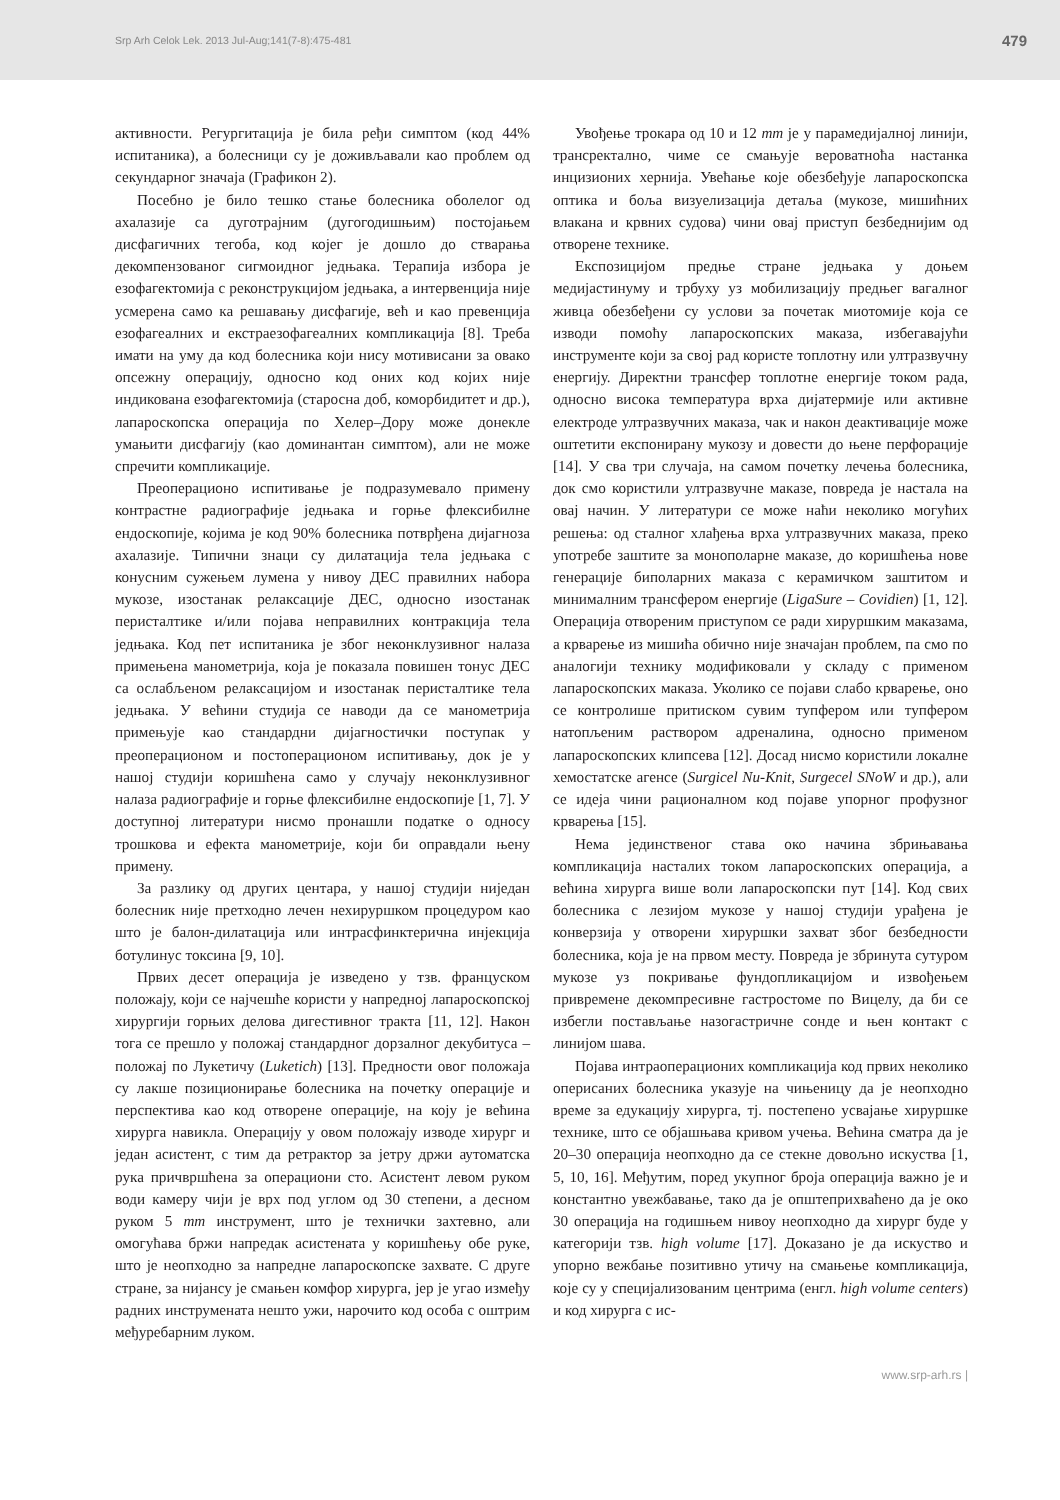Srp Arh Celok Lek. 2013 Jul-Aug;141(7-8):475-481 479
активности. Регургитација је била ређи симптом (код 44% испитаника), а болесници су је доживљавали као проблем од секундарног значаја (Графикон 2).
Посебно је било тешко стање болесника оболелог од ахалазије са дуготрајним (дугогодишњим) постојањем дисфагичних тегоба, код којег је дошло до стварања декомпензованог сигмоидног једњака. Терапија избора је езофагектомија с реконструкцијом једњака, а интервенција није усмерена само ка решавању дисфагије, већ и као превенција езофагеалних и екстраезофагеалних компликација [8]. Треба имати на уму да код болесника који нису мотивисани за овако опсежну операцију, односно код оних код којих није индикована езофагектомија (старосна доб, коморбидитет и др.), лапароскопска операција по Хелер–Дору може донекле умањити дисфагију (као доминантан симптом), али не може спречити компликације.
Преоперационо испитивање је подразумевало примену контрастне радиографије једњака и горње флексибилне ендоскопије, којима је код 90% болесника потврђена дијагноза ахалазије. Типични знаци су дилатација тела једњака с конусним сужењем лумена у нивоу ДЕС правилних набора мукозе, изостанак релаксације ДЕС, односно изостанак перисталтике и/или појава неправилних контракција тела једњака. Код пет испитаника је због неконклузивног налаза примењена манометрија, која је показала повишен тонус ДЕС са ослабљеном релаксацијом и изостанак перисталтике тела једњака. У већини студија се наводи да се манометрија примењује као стандардни дијагностички поступак у преоперационом и постоперационом испитивању, док је у нашој студији коришћена само у случају неконклузивног налаза радиографије и горње флексибилне ендоскопије [1, 7]. У доступној литератури нисмо пронашли податке о односу трошкова и ефекта манометрије, који би оправдали њену примену.
За разлику од других центара, у нашој студији ниједан болесник није претходно лечен нехируршком процедуром као што је балон-дилатација или интрасфинктерична инјекција ботулинус токсина [9, 10].
Првих десет операција је изведено у тзв. француском положају, који се најчешће користи у напредној лапароскопској хирургији горњих делова дигестивног тракта [11, 12]. Након тога се прешло у положај стандардног дорзалног декубитуса – положај по Лукетичу (Luketich) [13]. Предности овог положаја су лакше позиционирање болесника на почетку операције и перспектива као код отворене операције, на коју је већина хирурга навикла. Операцију у овом положају изводе хирург и један асистент, с тим да ретрактор за јетру држи аутоматска рука причвршћена за операциони сто. Асистент левом руком води камеру чији је врх под углом од 30 степени, а десном руком 5 mm инструмент, што је технички захтевно, али омогућава бржи напредак асистената у коришћењу обе руке, што је неопходно за напредне лапароскопске захвате. С друге стране, за нијансу је смањен комфор хирурга, јер је угао између радних инструмената нешто ужи, нарочито код особа с оштрим међуребарним луком.
Увођење трокара од 10 и 12 mm је у парамедијалној линији, трансректално, чиме се смањује вероватноћа настанка инцизионих хернија. Увећање које обезбеђује лапароскопска оптика и боља визуелизација детаља (мукозе, мишићних влакана и крвних судова) чини овај приступ безбеднијим од отворене технике.
Експозицијом предње стране једњака у доњем медијастинуму и трбуху уз мобилизацију предњег вагалног живца обезбеђени су услови за почетак миотомије која се изводи помоћу лапароскопских маказа, избегавајући инструменте који за свој рад користе топлотну или ултразвучну енергију. Директни трансфер топлотне енергије током рада, односно висока температура врха дијатермије или активне електроде ултразвучних маказа, чак и након деактивације може оштетити експонирану мукозу и довести до њене перфорације [14]. У сва три случаја, на самом почетку лечења болесника, док смо користили ултразвучне маказе, повреда је настала на овај начин. У литератури се може наћи неколико могућих решења: од сталног хлађења врха ултразвучних маказа, преко употребе заштите за монополарне маказе, до коришћења нове генерације биполарних маказа с керамичком заштитом и минималним трансфером енергије (LigaSure – Covidien) [1, 12]. Операција отвореним приступом се ради хируршким маказама, а крварење из мишића обично није значајан проблем, па смо по аналогији технику модификовали у складу с применом лапароскопских маказа. Уколико се појави слабо крварење, оно се контролише притиском сувим тупфером или тупфером натопљеним раствором адреналина, односно применом лапароскопских клипсева [12]. Досад нисмо користили локалне хемостатске агенсе (Surgicel Nu-Knit, Surgecel SNoW и др.), али се идеја чини рационалном код појаве упорног профузног крварења [15].
Нема јединственог става око начина збрињавања компликација насталих током лапароскопских операција, а већина хирурга више воли лапароскопски пут [14]. Код свих болесника с лезијом мукозе у нашој студији урађена је конверзија у отворени хируршки захват због безбедности болесника, која је на првом месту. Повреда је збринута сутуром мукозе уз покривање фундопликацијом и извођењем привремене декомпресивне гастростоме по Вицелу, да би се избегли постављање назогастричне сонде и њен контакт с линијом шава.
Појава интраоперационих компликација код првих неколико оперисаних болесника указује на чињеницу да је неопходно време за едукацију хирурга, тј. постепено усвајање хируршке технике, што се објашњава кривом учења. Већина сматра да је 20–30 операција неопходно да се стекне довољно искуства [1, 5, 10, 16]. Међутим, поред укупног броја операција важно је и константно увежбавање, тако да је општеприхваћено да је око 30 операција на годишњем нивоу неопходно да хирург буде у категорији тзв. high volume [17]. Доказано је да искуство и упорно вежбање позитивно утичу на смањење компликација, које су у специјализованим центрима (енгл. high volume centers) и код хирурга с ис-
www.srp-arh.rs |